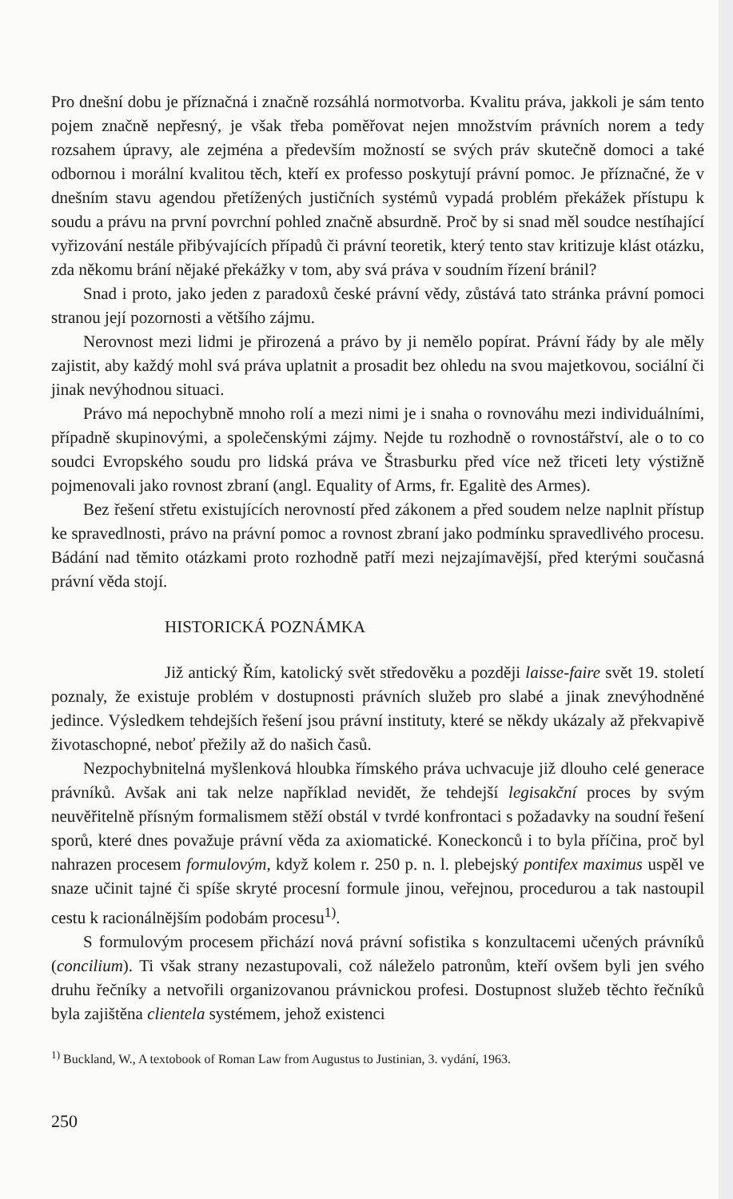Pro dnešní dobu je příznačná i značně rozsáhlá normotvorba. Kvalitu práva, jakkoli je sám tento pojem značně nepřesný, je však třeba poměřovat nejen množstvím právních norem a tedy rozsahem úpravy, ale zejména a především možností se svých práv skutečně domoci a také odbornou i morální kvalitou těch, kteří ex professo poskytují právní pomoc. Je příznačné, že v dnešním stavu agendou přetížených justičních systémů vypadá problém překážek přístupu k soudu a právu na první povrchní pohled značně absurdně. Proč by si snad měl soudce nestíhající vyřizování nestále přibývajících případů či právní teoretik, který tento stav kritizuje klást otázku, zda někomu brání nějaké překážky v tom, aby svá práva v soudním řízení bránil?
Snad i proto, jako jeden z paradoxů české právní vědy, zůstává tato stránka právní pomoci stranou její pozornosti a většího zájmu.
Nerovnost mezi lidmi je přirozená a právo by ji nemělo popírat. Právní řády by ale měly zajistit, aby každý mohl svá práva uplatnit a prosadit bez ohledu na svou majetkovou, sociální či jinak nevýhodnou situaci.
Právo má nepochybně mnoho rolí a mezi nimi je i snaha o rovnováhu mezi individuálními, případně skupinovými, a společenskými zájmy. Nejde tu rozhodně o rovnostářství, ale o to co soudci Evropského soudu pro lidská práva ve Štrasburku před více než třiceti lety výstižně pojmenovali jako rovnost zbraní (angl. Equality of Arms, fr. Egalitè des Armes).
Bez řešení střetu existujících nerovností před zákonem a před soudem nelze naplnit přístup ke spravedlnosti, právo na právní pomoc a rovnost zbraní jako podmínku spravedlivého procesu. Bádání nad těmito otázkami proto rozhodně patří mezi nejzajímavější, před kterými současná právní věda stojí.
HISTORICKÁ POZNÁMKA
Již antický Řím, katolický svět středověku a později laisse-faire svět 19. století poznaly, že existuje problém v dostupnosti právních služeb pro slabé a jinak znevýhodněné jedince. Výsledkem tehdejších řešení jsou právní instituty, které se někdy ukázaly až překvapivě životaschopné, neboť přežily až do našich časů.
Nezpochybnitelná myšlenková hloubka římského práva uchvacuje již dlouho celé generace právníků. Avšak ani tak nelze například nevidět, že tehdejší legisakční proces by svým neuvěřitelně přísným formalismem stěží obstál v tvrdé konfrontaci s požadavky na soudní řešení sporů, které dnes považuje právní věda za axiomatické. Koneckonců i to byla příčina, proč byl nahrazen procesem formulovým, když kolem r. 250 p. n. l. plebejský pontifex maximus uspěl ve snaze učinit tajné či spíše skryté procesní formule jinou, veřejnou, procedurou a tak nastoupil cestu k racionálnějším podobám procesu<sup>1)</sup>.
S formulovým procesem přichází nová právní sofistika s konzultacemi učených právníků (concilium). Ti však strany nezastupovali, což náleželo patronům, kteří ovšem byli jen svého druhu řečníky a netvořili organizovanou právnickou profesi. Dostupnost služeb těchto řečníků byla zajištěna clientela systémem, jehož existenci
<sup>1)</sup> Buckland, W., A textobook of Roman Law from Augustus to Justinian, 3. vydání, 1963.
250